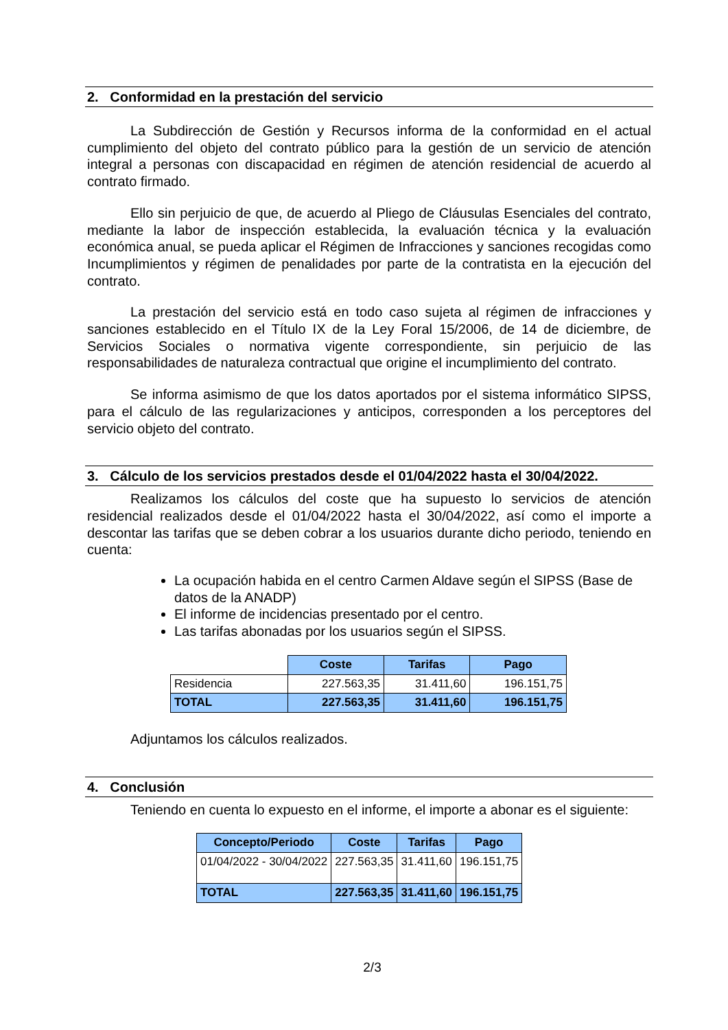2. Conformidad en la prestación del servicio
La Subdirección de Gestión y Recursos informa de la conformidad en el actual cumplimiento del objeto del contrato público para la gestión de un servicio de atención integral a personas con discapacidad en régimen de atención residencial de acuerdo al contrato firmado.
Ello sin perjuicio de que, de acuerdo al Pliego de Cláusulas Esenciales del contrato, mediante la labor de inspección establecida, la evaluación técnica y la evaluación económica anual, se pueda aplicar el Régimen de Infracciones y sanciones recogidas como Incumplimientos y régimen de penalidades por parte de la contratista en la ejecución del contrato.
La prestación del servicio está en todo caso sujeta al régimen de infracciones y sanciones establecido en el Título IX de la Ley Foral 15/2006, de 14 de diciembre, de Servicios Sociales o normativa vigente correspondiente, sin perjuicio de las responsabilidades de naturaleza contractual que origine el incumplimiento del contrato.
Se informa asimismo de que los datos aportados por el sistema informático SIPSS, para el cálculo de las regularizaciones y anticipos, corresponden a los perceptores del servicio objeto del contrato.
3. Cálculo de los servicios prestados desde el 01/04/2022 hasta el 30/04/2022.
Realizamos los cálculos del coste que ha supuesto lo servicios de atención residencial realizados desde el 01/04/2022 hasta el 30/04/2022, así como el importe a descontar las tarifas que se deben cobrar a los usuarios durante dicho periodo, teniendo en cuenta:
La ocupación habida en el centro Carmen Aldave según el SIPSS (Base de datos de la ANADP)
El informe de incidencias presentado por el centro.
Las tarifas abonadas por los usuarios según el SIPSS.
| | Coste | Tarifas | Pago |
| Residencia | 227.563,35 | 31.411,60 | 196.151,75 |
| TOTAL | 227.563,35 | 31.411,60 | 196.151,75 |
Adjuntamos los cálculos realizados.
4. Conclusión
Teniendo en cuenta lo expuesto en el informe, el importe a abonar es el siguiente:
| Concepto/Periodo | Coste | Tarifas | Pago |
| --- | --- | --- | --- |
| 01/04/2022 - 30/04/2022 | 227.563,35 | 31.411,60 | 196.151,75 |
| TOTAL | 227.563,35 | 31.411,60 | 196.151,75 |
2/3